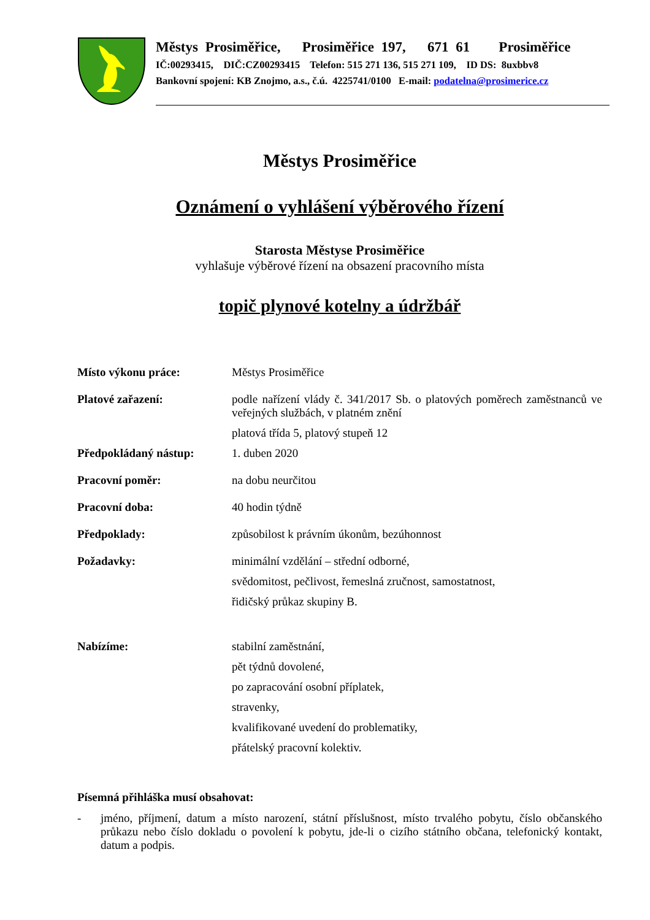Městys Prosiměřice, Prosiměřice 197, 671 61 Prosiměřice
IČ:00293415, DIČ:CZ00293415 Telefon: 515 271 136, 515 271 109, ID DS: 8uxbbv8
Bankovní spojení: KB Znojmo, a.s., č.ú. 4225741/0100 E-mail: podatelna@prosimerice.cz
Městys Prosiměřice
Oznámení o vyhlášení výběrového řízení
Starosta Městyse Prosiměřice
vyhlašuje výběrové řízení na obsazení pracovního místa
topič plynové kotelny a údržbář
Místo výkonu práce: Městys Prosiměřice
Platové zařazení: podle nařízení vlády č. 341/2017 Sb. o platových poměrech zaměstnanců ve veřejných službách, v platném znění
platová třída 5, platový stupeň 12
Předpokládaný nástup: 1. duben 2020
Pracovní poměr: na dobu neurčitou
Pracovní doba: 40 hodin týdně
Předpoklady: způsobilost k právním úkonům, bezúhonnost
Požadavky: minimální vzdělání – střední odborné,
svědomitost, pečlivost, řemeslná zručnost, samostatnost,
řidičský průkaz skupiny B.
Nabízíme: stabilní zaměstnání,
pět týdnů dovolené,
po zapracování osobní příplatek,
stravenky,
kvalifikované uvedení do problematiky,
přátelský pracovní kolektiv.
Písemná přihláška musí obsahovat:
- jméno, příjmení, datum a místo narození, státní příslušnost, místo trvalého pobytu, číslo občanského průkazu nebo číslo dokladu o povolení k pobytu, jde-li o cizího státního občana, telefonický kontakt, datum a podpis.